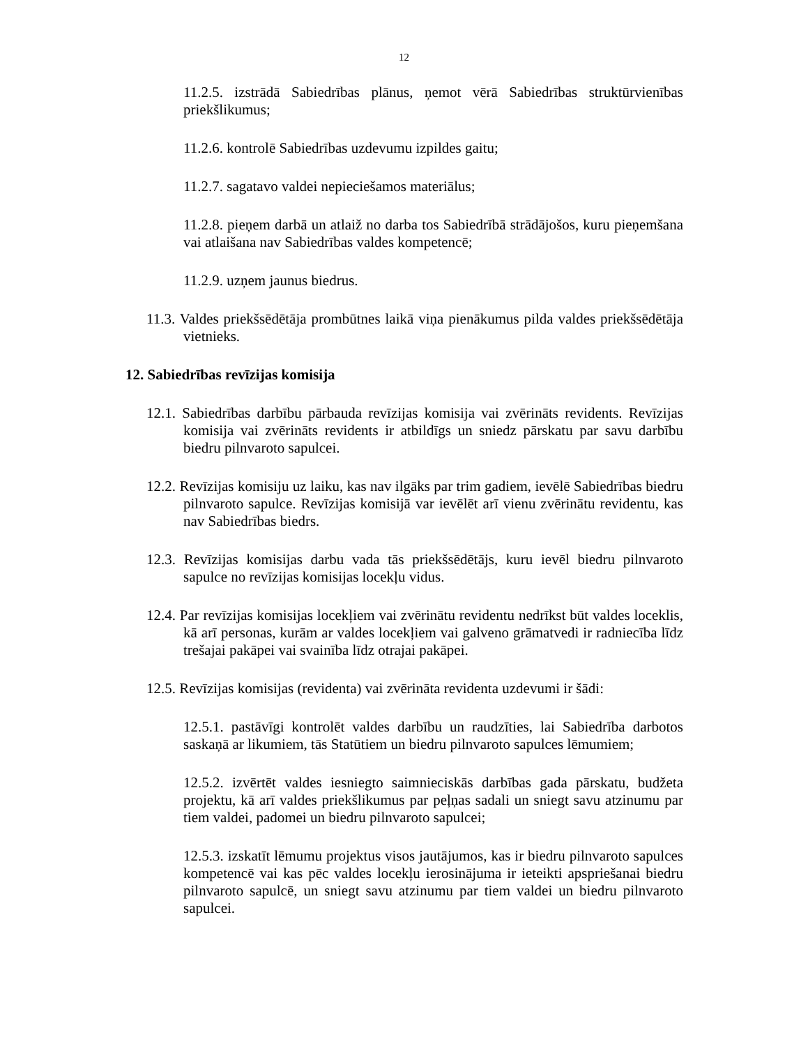12
11.2.5. izstrādā Sabiedrības plānus, ņemot vērā Sabiedrības struktūrvienības priekšlikumus;
11.2.6. kontrolē Sabiedrības uzdevumu izpildes gaitu;
11.2.7. sagatavo valdei nepieciešamos materiālus;
11.2.8. pieņem darbā un atlaiž no darba tos Sabiedrībā strādājošos, kuru pieņemšana vai atlaišana nav Sabiedrības valdes kompetencē;
11.2.9. uzņem jaunus biedrus.
11.3. Valdes priekšsēdētāja prombūtnes laikā viņa pienākumus pilda valdes priekšsēdētāja vietnieks.
12. Sabiedrības revīzijas komisija
12.1. Sabiedrības darbību pārbauda revīzijas komisija vai zvērināts revidents. Revīzijas komisija vai zvērināts revidents ir atbildīgs un sniedz pārskatu par savu darbību biedru pilnvaroto sapulcei.
12.2. Revīzijas komisiju uz laiku, kas nav ilgāks par trim gadiem, ievēlē Sabiedrības biedru pilnvaroto sapulce. Revīzijas komisijā var ievēlēt arī vienu zvērinātu revidentu, kas nav Sabiedrības biedrs.
12.3. Revīzijas komisijas darbu vada tās priekšsēdētājs, kuru ievēl biedru pilnvaroto sapulce no revīzijas komisijas locekļu vidus.
12.4. Par revīzijas komisijas locekļiem vai zvērinātu revidentu nedrīkst būt valdes loceklis, kā arī personas, kurām ar valdes locekļiem vai galveno grāmatvedi ir radniecība līdz trešajai pakāpei vai svainība līdz otrajai pakāpei.
12.5. Revīzijas komisijas (revidenta) vai zvērināta revidenta uzdevumi ir šādi:
12.5.1. pastāvīgi kontrolēt valdes darbību un raudzīties, lai Sabiedrība darbotos saskaņā ar likumiem, tās Statūtiem un biedru pilnvaroto sapulces lēmumiem;
12.5.2. izvērtēt valdes iesniegto saimnieciskās darbības gada pārskatu, budžeta projektu, kā arī valdes priekšlikumus par peļņas sadali un sniegt savu atzinumu par tiem valdei, padomei un biedru pilnvaroto sapulcei;
12.5.3. izskatīt lēmumu projektus visos jautājumos, kas ir biedru pilnvaroto sapulces kompetencē vai kas pēc valdes locekļu ierosinājuma ir ieteikti apspriešanai biedru pilnvaroto sapulcē, un sniegt savu atzinumu par tiem valdei un biedru pilnvaroto sapulcei.